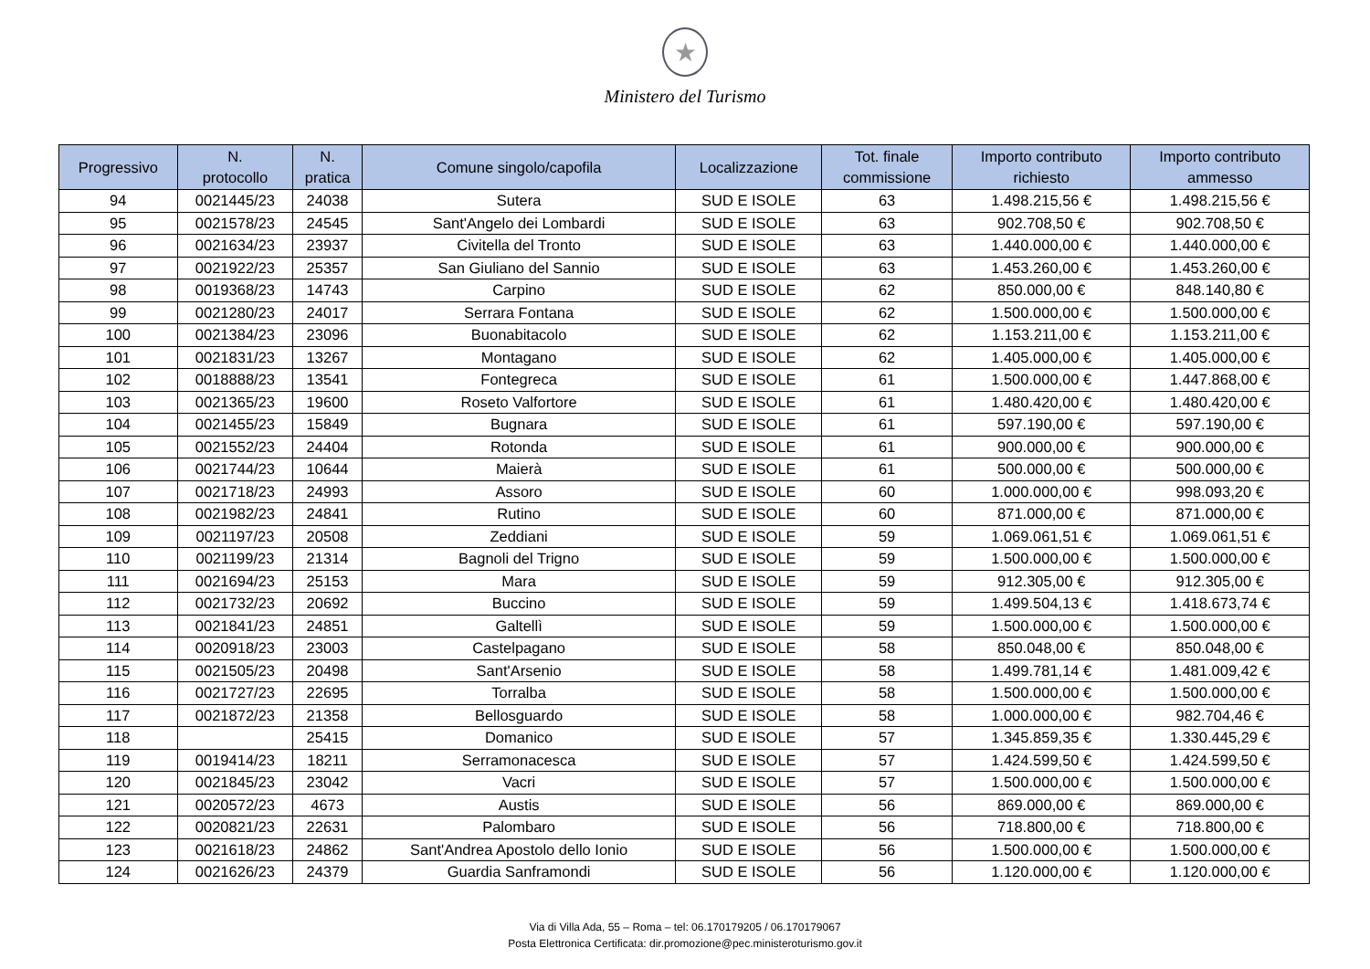★
Ministero del Turismo
| Progressivo | N. protocollo | N. pratica | Comune singolo/capofila | Localizzazione | Tot. finale commissione | Importo contributo richiesto | Importo contributo ammesso |
| --- | --- | --- | --- | --- | --- | --- | --- |
| 94 | 0021445/23 | 24038 | Sutera | SUD E ISOLE | 63 | 1.498.215,56 € | 1.498.215,56 € |
| 95 | 0021578/23 | 24545 | Sant'Angelo dei Lombardi | SUD E ISOLE | 63 | 902.708,50 € | 902.708,50 € |
| 96 | 0021634/23 | 23937 | Civitella del Tronto | SUD E ISOLE | 63 | 1.440.000,00 € | 1.440.000,00 € |
| 97 | 0021922/23 | 25357 | San Giuliano del Sannio | SUD E ISOLE | 63 | 1.453.260,00 € | 1.453.260,00 € |
| 98 | 0019368/23 | 14743 | Carpino | SUD E ISOLE | 62 | 850.000,00 € | 848.140,80 € |
| 99 | 0021280/23 | 24017 | Serrara Fontana | SUD E ISOLE | 62 | 1.500.000,00 € | 1.500.000,00 € |
| 100 | 0021384/23 | 23096 | Buonabitacolo | SUD E ISOLE | 62 | 1.153.211,00 € | 1.153.211,00 € |
| 101 | 0021831/23 | 13267 | Montagano | SUD E ISOLE | 62 | 1.405.000,00 € | 1.405.000,00 € |
| 102 | 0018888/23 | 13541 | Fontegreca | SUD E ISOLE | 61 | 1.500.000,00 € | 1.447.868,00 € |
| 103 | 0021365/23 | 19600 | Roseto Valfortore | SUD E ISOLE | 61 | 1.480.420,00 € | 1.480.420,00 € |
| 104 | 0021455/23 | 15849 | Bugnara | SUD E ISOLE | 61 | 597.190,00 € | 597.190,00 € |
| 105 | 0021552/23 | 24404 | Rotonda | SUD E ISOLE | 61 | 900.000,00 € | 900.000,00 € |
| 106 | 0021744/23 | 10644 | Maierà | SUD E ISOLE | 61 | 500.000,00 € | 500.000,00 € |
| 107 | 0021718/23 | 24993 | Assoro | SUD E ISOLE | 60 | 1.000.000,00 € | 998.093,20 € |
| 108 | 0021982/23 | 24841 | Rutino | SUD E ISOLE | 60 | 871.000,00 € | 871.000,00 € |
| 109 | 0021197/23 | 20508 | Zeddiani | SUD E ISOLE | 59 | 1.069.061,51 € | 1.069.061,51 € |
| 110 | 0021199/23 | 21314 | Bagnoli del Trigno | SUD E ISOLE | 59 | 1.500.000,00 € | 1.500.000,00 € |
| 111 | 0021694/23 | 25153 | Mara | SUD E ISOLE | 59 | 912.305,00 € | 912.305,00 € |
| 112 | 0021732/23 | 20692 | Buccino | SUD E ISOLE | 59 | 1.499.504,13 € | 1.418.673,74 € |
| 113 | 0021841/23 | 24851 | Galtellì | SUD E ISOLE | 59 | 1.500.000,00 € | 1.500.000,00 € |
| 114 | 0020918/23 | 23003 | Castelpagano | SUD E ISOLE | 58 | 850.048,00 € | 850.048,00 € |
| 115 | 0021505/23 | 20498 | Sant'Arsenio | SUD E ISOLE | 58 | 1.499.781,14 € | 1.481.009,42 € |
| 116 | 0021727/23 | 22695 | Torralba | SUD E ISOLE | 58 | 1.500.000,00 € | 1.500.000,00 € |
| 117 | 0021872/23 | 21358 | Bellosguardo | SUD E ISOLE | 58 | 1.000.000,00 € | 982.704,46 € |
| 118 | | 25415 | Domanico | SUD E ISOLE | 57 | 1.345.859,35 € | 1.330.445,29 € |
| 119 | 0019414/23 | 18211 | Serramonacesca | SUD E ISOLE | 57 | 1.424.599,50 € | 1.424.599,50 € |
| 120 | 0021845/23 | 23042 | Vacri | SUD E ISOLE | 57 | 1.500.000,00 € | 1.500.000,00 € |
| 121 | 0020572/23 | 4673 | Austis | SUD E ISOLE | 56 | 869.000,00 € | 869.000,00 € |
| 122 | 0020821/23 | 22631 | Palombaro | SUD E ISOLE | 56 | 718.800,00 € | 718.800,00 € |
| 123 | 0021618/23 | 24862 | Sant'Andrea Apostolo dello Ionio | SUD E ISOLE | 56 | 1.500.000,00 € | 1.500.000,00 € |
| 124 | 0021626/23 | 24379 | Guardia Sanframondi | SUD E ISOLE | 56 | 1.120.000,00 € | 1.120.000,00 € |
Via di Villa Ada, 55 – Roma – tel: 06.170179205 / 06.170179067
Posta Elettronica Certificata: dir.promozione@pec.ministeroturismo.gov.it